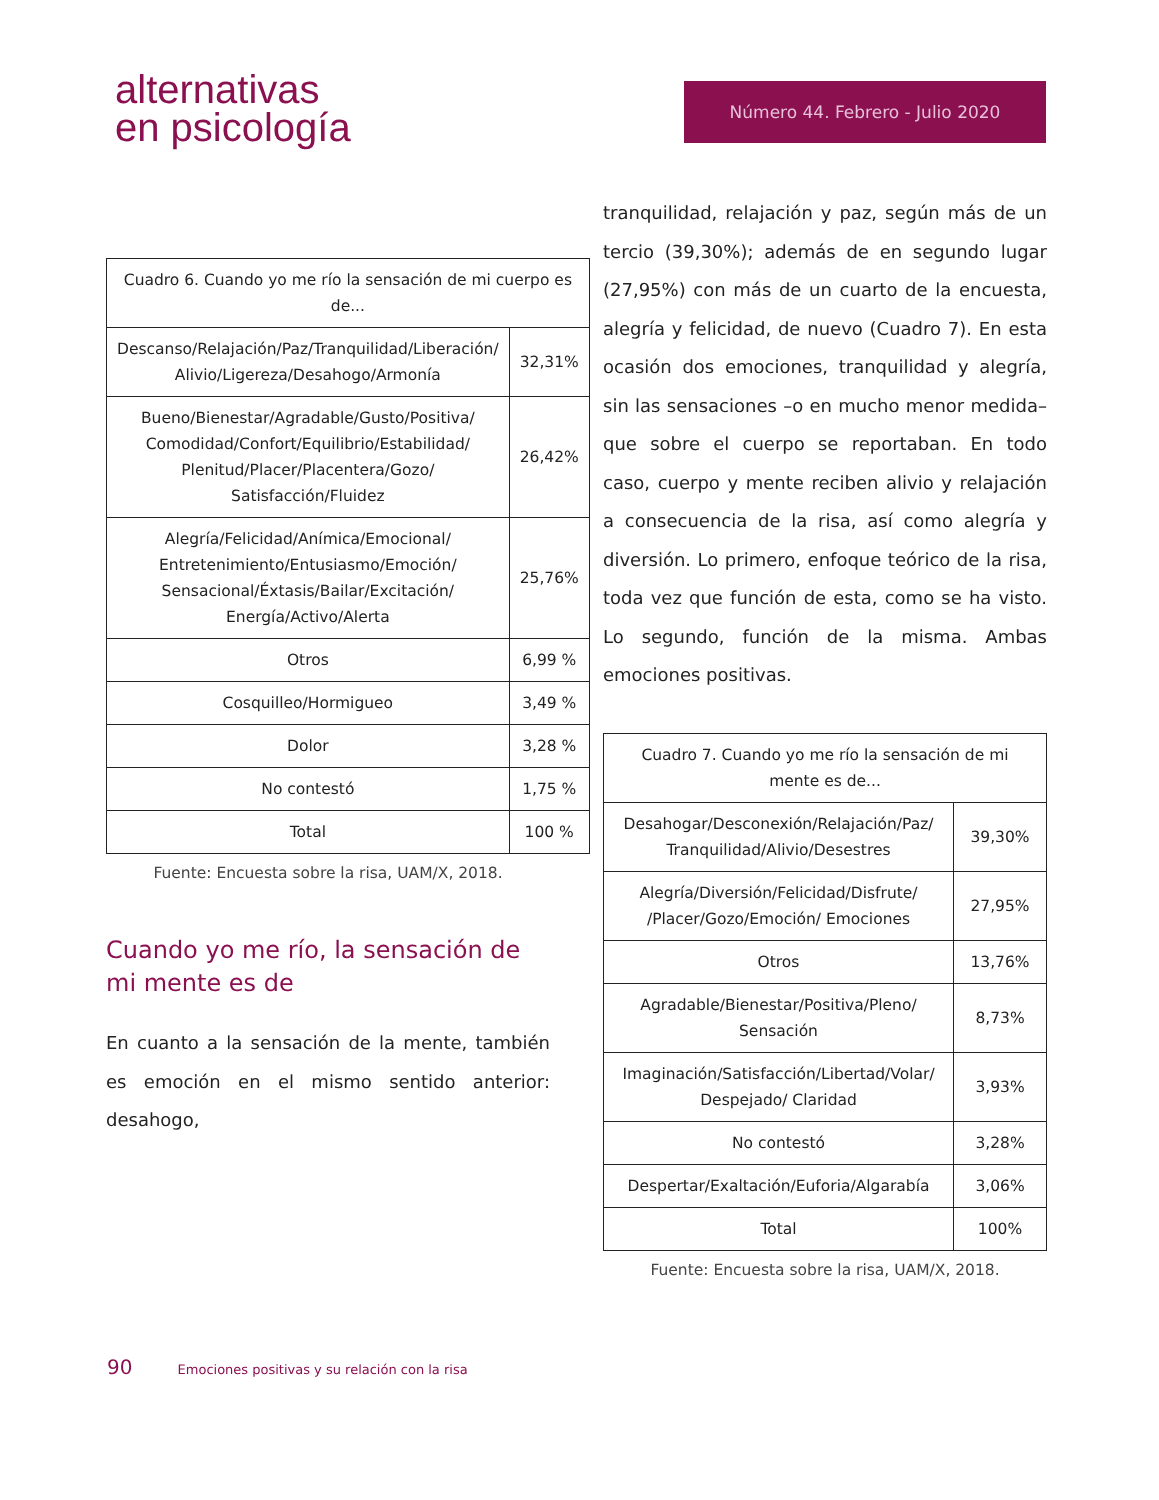alternativas
en psicología
Número 44. Febrero - Julio 2020
| Cuadro 6. Cuando yo me río la sensación de mi cuerpo es de... | |
| Descanso/Relajación/Paz/Tranquilidad/Liberación/ Alivio/Ligereza/Desahogo/Armonía | 32,31% |
| Bueno/Bienestar/Agradable/Gusto/Positiva/ Comodidad/Confort/Equilibrio/Estabilidad/ Plenitud/Placer/Placentera/Gozo/ Satisfacción/Fluidez | 26,42% |
| Alegría/Felicidad/Anímica/Emocional/ Entretenimiento/Entusiasmo/Emoción/ Sensacional/Éxtasis/Bailar/Excitación/ Energía/Activo/Alerta | 25,76% |
| Otros | 6,99 % |
| Cosquilleo/Hormigueo | 3,49 % |
| Dolor | 3,28 % |
| No contestó | 1,75 % |
| Total | 100 % |
Fuente: Encuesta sobre la risa, UAM/X, 2018.
Cuando yo me río, la sensación de mi mente es de
En cuanto a la sensación de la mente, también es emoción en el mismo sentido anterior: desahogo,
tranquilidad, relajación y paz, según más de un tercio (39,30%); además de en segundo lugar (27,95%) con más de un cuarto de la encuesta, alegría y felicidad, de nuevo (Cuadro 7). En esta ocasión dos emociones, tranquilidad y alegría, sin las sensaciones –o en mucho menor medida– que sobre el cuerpo se reportaban. En todo caso, cuerpo y mente reciben alivio y relajación a consecuencia de la risa, así como alegría y diversión. Lo primero, enfoque teórico de la risa, toda vez que función de esta, como se ha visto. Lo segundo, función de la misma. Ambas emociones positivas.
| Cuadro 7. Cuando yo me río la sensación de mi mente es de... | |
| Desahogar/Desconexión/Relajación/Paz/ Tranquilidad/Alivio/Desestres | 39,30% |
| Alegría/Diversión/Felicidad/Disfrute/ /Placer/Gozo/Emoción/ Emociones | 27,95% |
| Otros | 13,76% |
| Agradable/Bienestar/Positiva/Pleno/ Sensación | 8,73% |
| Imaginación/Satisfacción/Libertad/Volar/ Despejado/ Claridad | 3,93% |
| No contestó | 3,28% |
| Despertar/Exaltación/Euforia/Algarabía | 3,06% |
| Total | 100% |
Fuente: Encuesta sobre la risa, UAM/X, 2018.
90 Emociones positivas y su relación con la risa